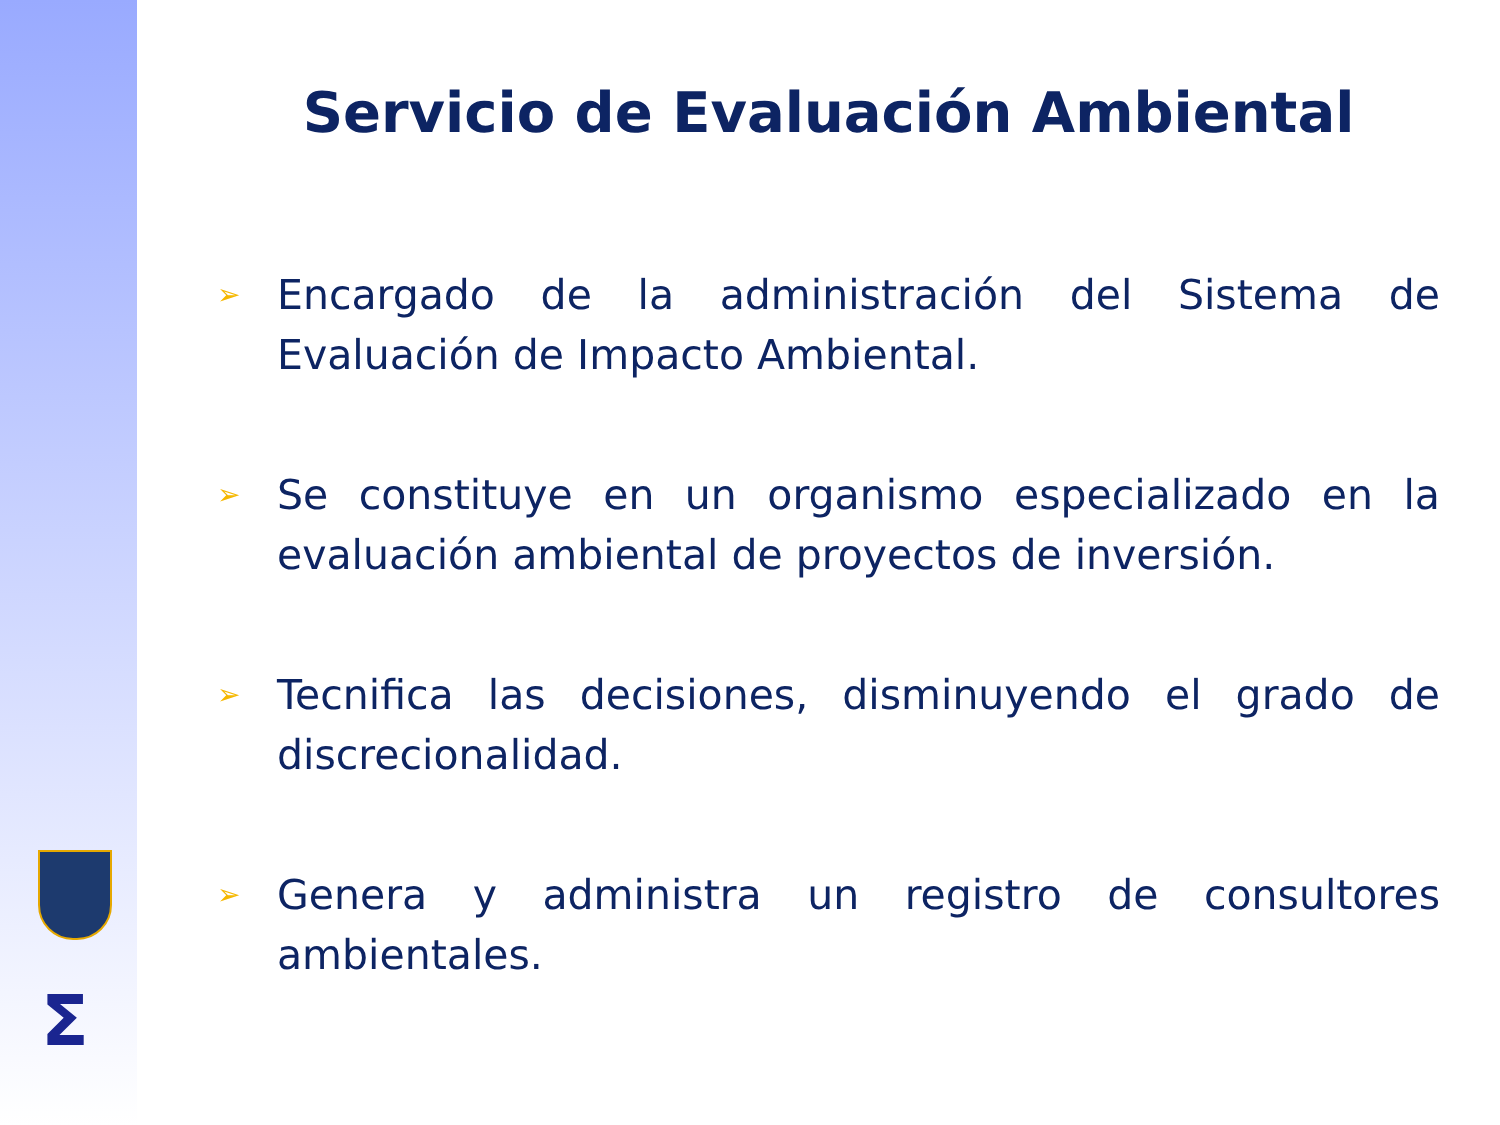Σ
Servicio de Evaluación Ambiental
➢
Encargado de la administración del Sistema de Evaluación de Impacto Ambiental.
➢
Se constituye en un organismo especializado en la evaluación ambiental de proyectos de inversión.
➢
Tecnifica las decisiones, disminuyendo el grado de discrecionalidad.
➢
Genera y administra un registro de consultores ambientales.